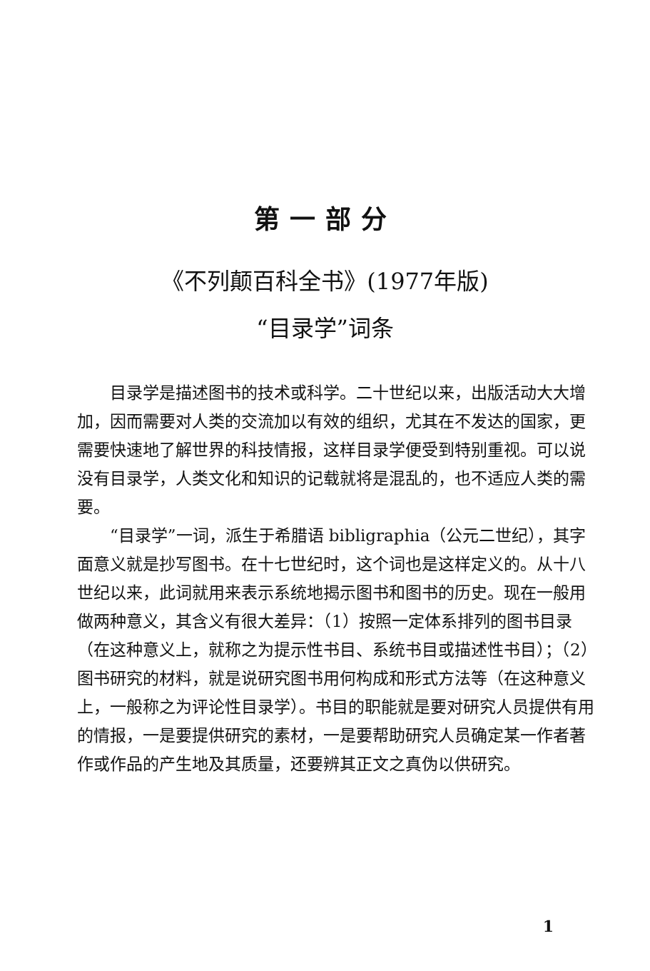第一部分
《不列颠百科全书》(1977年版)
“目录学”词条
目录学是描述图书的技术或科学。二十世纪以来，出版活动大大增加，因而需要对人类的交流加以有效的组织，尤其在不发达的国家，更需要快速地了解世界的科技情报，这样目录学便受到特别重视。可以说没有目录学，人类文化和知识的记载就将是混乱的，也不适应人类的需要。
“目录学”一词，派生于希腊语 bibligraphia（公元二世纪），其字面意义就是抄写图书。在十七世纪时，这个词也是这样定义的。从十八世纪以来，此词就用来表示系统地揭示图书和图书的历史。现在一般用做两种意义，其含义有很大差异：（1）按照一定体系排列的图书目录（在这种意义上，就称之为提示性书目、系统书目或描述性书目）；（2）图书研究的材料，就是说研究图书用何构成和形式方法等（在这种意义上，一般称之为评论性目录学）。书目的职能就是要对研究人员提供有用的情报，一是要提供研究的素材，一是要帮助研究人员确定某一作者著作或作品的产生地及其质量，还要辨其正文之真伪以供研究。
1